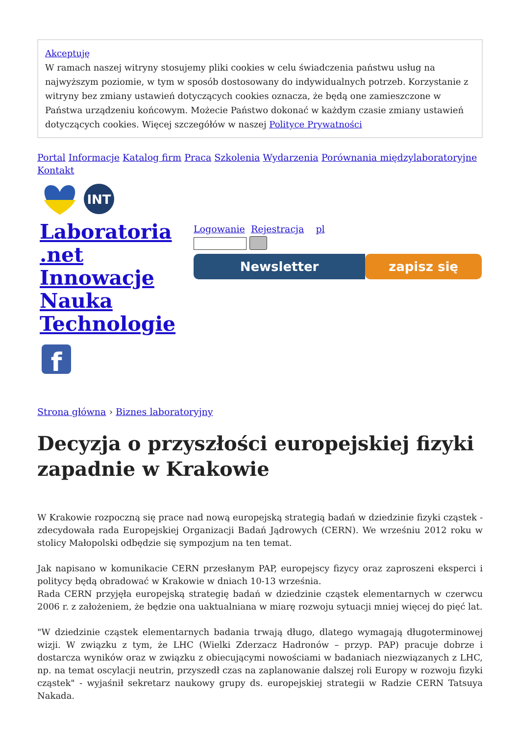Akceptuję
W ramach naszej witryny stosujemy pliki cookies w celu świadczenia państwu usług na najwyższym poziomie, w tym w sposób dostosowany do indywidualnych potrzeb. Korzystanie z witryny bez zmiany ustawień dotyczących cookies oznacza, że będą one zamieszczone w Państwa urządzeniu końcowym. Możecie Państwo dokonać w każdym czasie zmiany ustawień dotyczących cookies. Więcej szczegółów w naszej Polityce Prywatności
Portal Informacje Katalog firm Praca Szkolenia Wydarzenia Porównania międzylaboratoryjne
Kontakt
INT
Laboratoria .net Innowacje Nauka Technologie
f
Logowanie Rejestracja pl
Newsletter zapisz się
Strona główna › Biznes laboratoryjny
Decyzja o przyszłości europejskiej fizyki zapadnie w Krakowie
W Krakowie rozpoczną się prace nad nową europejską strategią badań w dziedzinie fizyki cząstek - zdecydowała rada Europejskiej Organizacji Badań Jądrowych (CERN). We wrześniu 2012 roku w stolicy Małopolski odbędzie się sympozjum na ten temat.
Jak napisano w komunikacie CERN przesłanym PAP, europejscy fizycy oraz zaproszeni eksperci i politycy będą obradować w Krakowie w dniach 10-13 września.
Rada CERN przyjęła europejską strategię badań w dziedzinie cząstek elementarnych w czerwcu 2006 r. z założeniem, że będzie ona uaktualniana w miarę rozwoju sytuacji mniej więcej do pięć lat.
"W dziedzinie cząstek elementarnych badania trwają długo, dlatego wymagają długoterminowej wizji. W związku z tym, że LHC (Wielki Zderzacz Hadronów – przyp. PAP) pracuje dobrze i dostarcza wyników oraz w związku z obiecującymi nowościami w badaniach niezwiązanych z LHC, np. na temat oscylacji neutrin, przyszedł czas na zaplanowanie dalszej roli Europy w rozwoju fizyki cząstek" - wyjaśnił sekretarz naukowy grupy ds. europejskiej strategii w Radzie CERN Tatsuya Nakada.